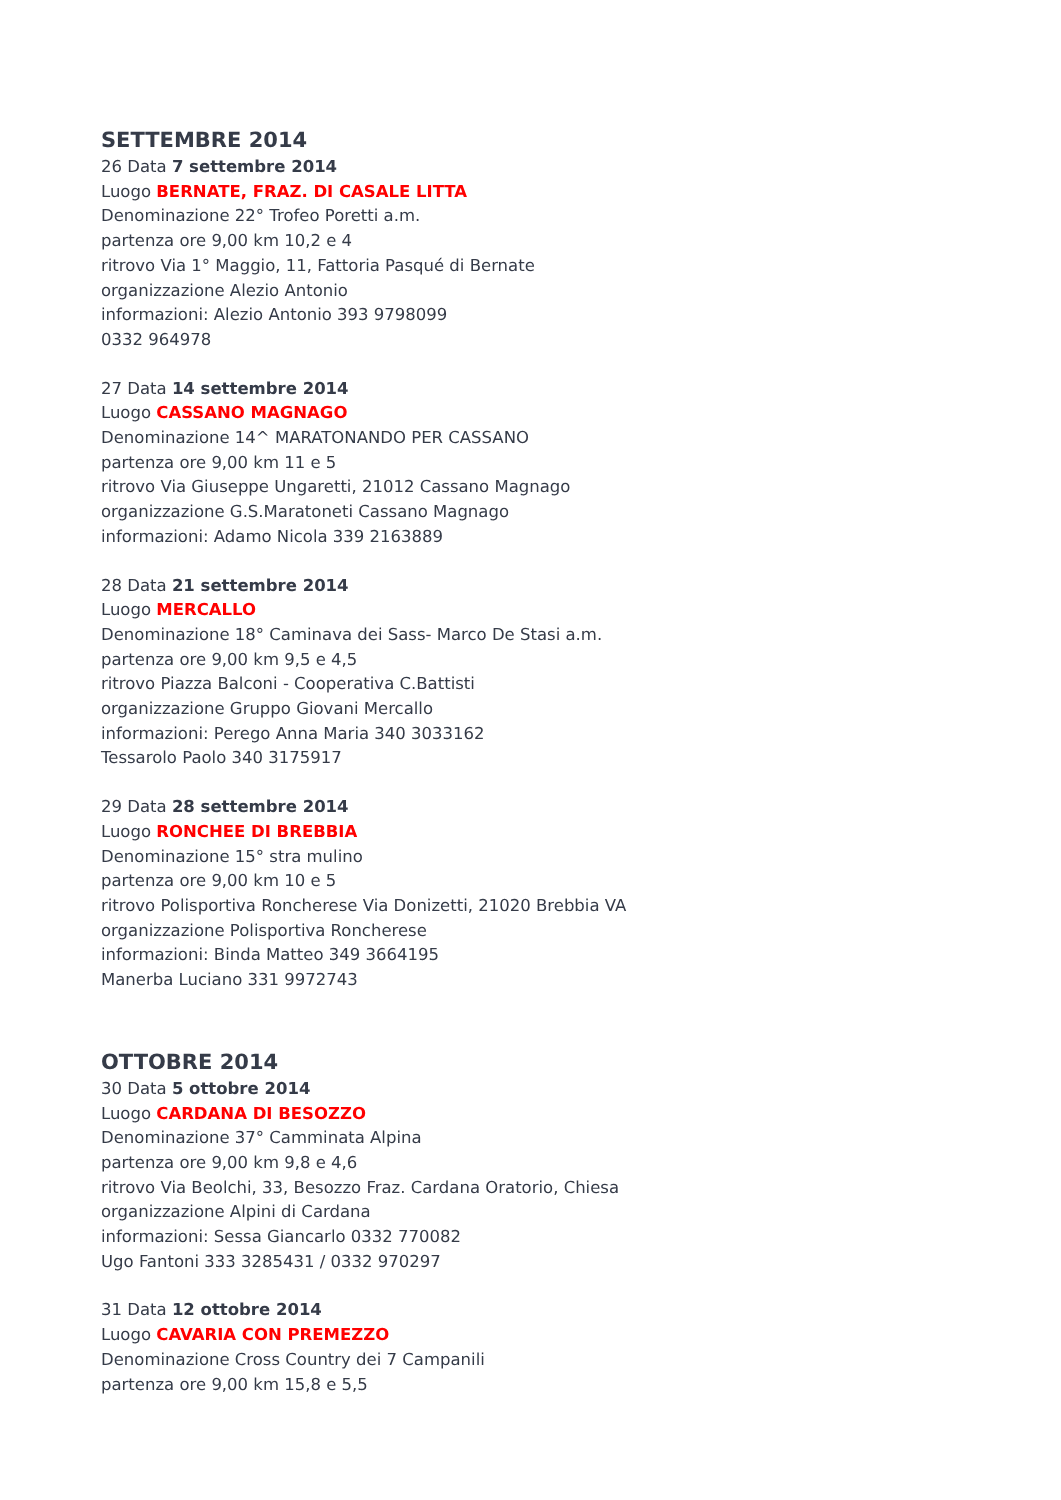SETTEMBRE 2014
26 Data 7 settembre 2014
Luogo BERNATE, FRAZ. DI CASALE LITTA
Denominazione 22° Trofeo Poretti a.m.
partenza ore 9,00 km 10,2 e 4
ritrovo Via 1° Maggio, 11, Fattoria Pasqué di Bernate
organizzazione Alezio Antonio
informazioni: Alezio Antonio 393 9798099
0332 964978
27 Data 14 settembre 2014
Luogo CASSANO MAGNAGO
Denominazione 14^ MARATONANDO PER CASSANO
partenza ore 9,00 km 11 e 5
ritrovo Via Giuseppe Ungaretti, 21012 Cassano Magnago
organizzazione G.S.Maratoneti Cassano Magnago
informazioni: Adamo Nicola 339 2163889
28 Data 21 settembre 2014
Luogo MERCALLO
Denominazione 18° Caminava dei Sass- Marco De Stasi a.m.
partenza ore 9,00 km 9,5 e 4,5
ritrovo Piazza Balconi - Cooperativa C.Battisti
organizzazione Gruppo Giovani Mercallo
informazioni: Perego Anna Maria 340 3033162
Tessarolo Paolo 340 3175917
29 Data 28 settembre 2014
Luogo RONCHEE DI BREBBIA
Denominazione 15° stra mulino
partenza ore 9,00 km 10 e 5
ritrovo Polisportiva Roncherese Via Donizetti, 21020 Brebbia VA
organizzazione Polisportiva Roncherese
informazioni: Binda Matteo 349 3664195
Manerba Luciano 331 9972743
OTTOBRE 2014
30 Data 5 ottobre 2014
Luogo CARDANA DI BESOZZO
Denominazione 37° Camminata Alpina
partenza ore 9,00 km 9,8 e 4,6
ritrovo Via Beolchi, 33, Besozzo Fraz. Cardana Oratorio, Chiesa
organizzazione Alpini di Cardana
informazioni: Sessa Giancarlo 0332 770082
Ugo Fantoni 333 3285431 / 0332 970297
31 Data 12 ottobre 2014
Luogo CAVARIA CON PREMEZZO
Denominazione Cross Country dei 7 Campanili
partenza ore 9,00 km 15,8 e 5,5